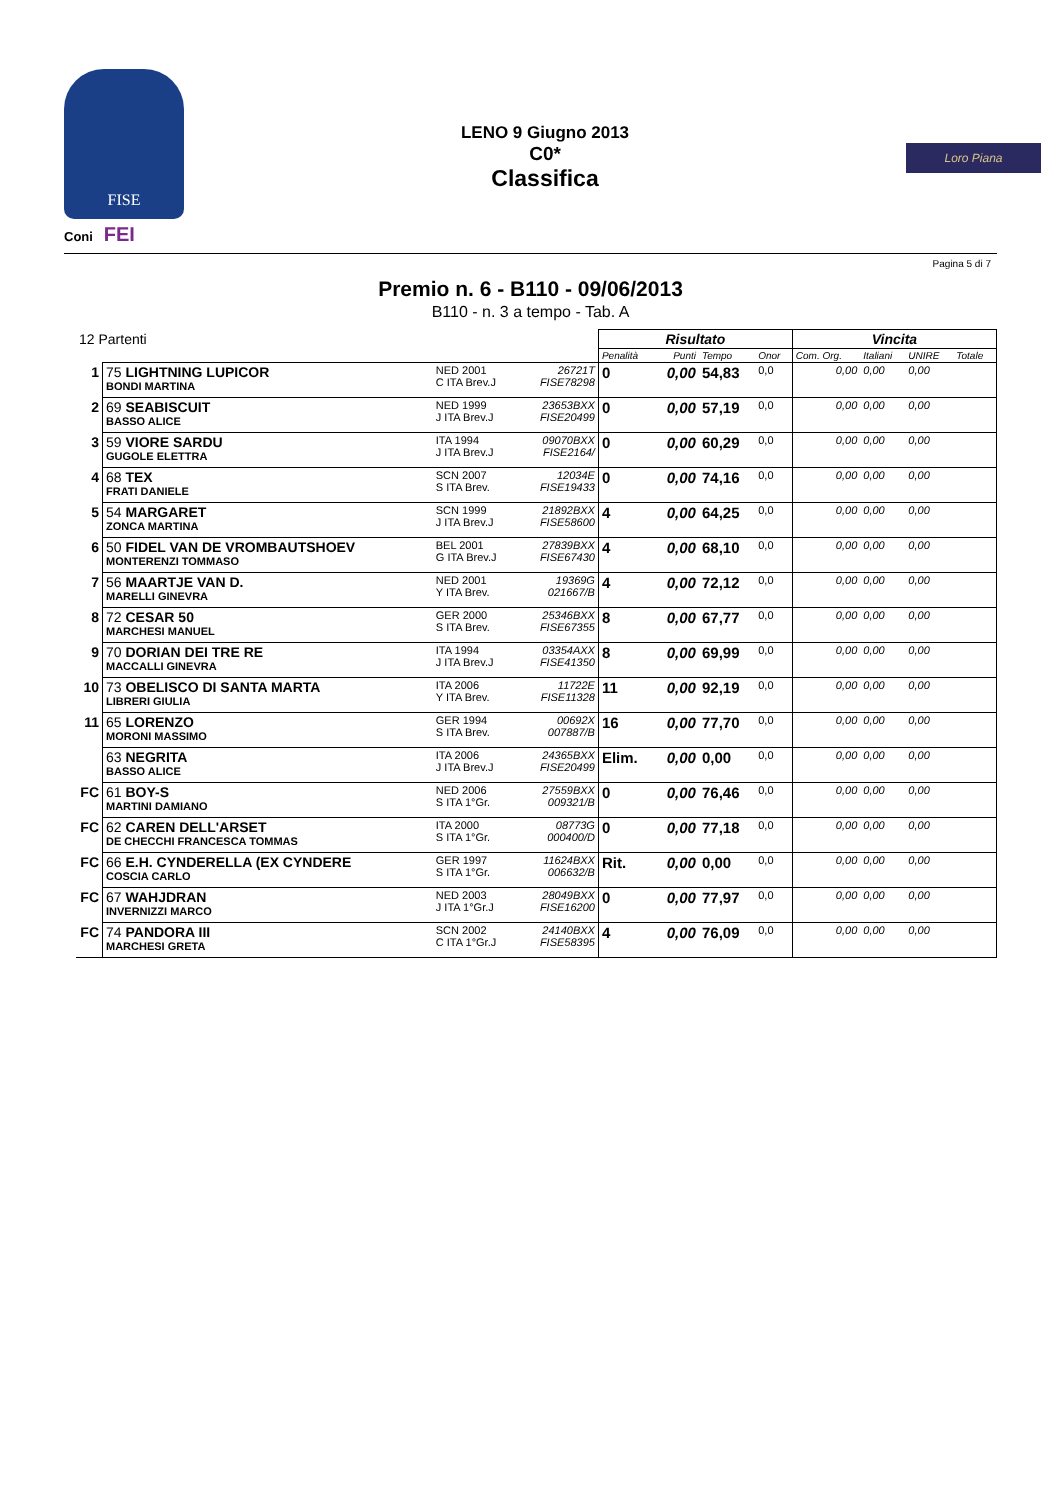FISE
Coni FEI
LENO 9 Giugno 2013
C0*
Classifica
Loro Piana
Pagina 5 di 7
Premio n. 6 - B110 - 09/06/2013
B110 - n. 3 a tempo - Tab. A
| 12 Partenti | | | | Risultato | | | | Vincita | | | |
| | | | | Penalità | Punti | Tempo | Onor | Com. Org. | Italiani | UNIRE | Totale |
| 1 | 75 LIGHTNING LUPICOR BONDI MARTINA | NED 2001 C ITA Brev.J | 26721T FISE78298 | 0 | 0,00 | 54,83 | 0,0 | 0,00 | 0,00 | 0,00 | |
| 2 | 69 SEABISCUIT BASSO ALICE | NED 1999 J ITA Brev.J | 23653BXX FISE20499 | 0 | 0,00 | 57,19 | 0,0 | 0,00 | 0,00 | 0,00 | |
| 3 | 59 VIORE SARDU GUGOLE ELETTRA | ITA 1994 J ITA Brev.J | 09070BXX FISE2164/ | 0 | 0,00 | 60,29 | 0,0 | 0,00 | 0,00 | 0,00 | |
| 4 | 68 TEX FRATI DANIELE | SCN 2007 S ITA Brev. | 12034E FISE19433 | 0 | 0,00 | 74,16 | 0,0 | 0,00 | 0,00 | 0,00 | |
| 5 | 54 MARGARET ZONCA MARTINA | SCN 1999 J ITA Brev.J | 21892BXX FISE58600 | 4 | 0,00 | 64,25 | 0,0 | 0,00 | 0,00 | 0,00 | |
| 6 | 50 FIDEL VAN DE VROMBAUTSHOEV MONTERENZI TOMMASO | BEL 2001 G ITA Brev.J | 27839BXX FISE67430 | 4 | 0,00 | 68,10 | 0,0 | 0,00 | 0,00 | 0,00 | |
| 7 | 56 MAARTJE VAN D. MARELLI GINEVRA | NED 2001 Y ITA Brev. | 19369G 021667/B | 4 | 0,00 | 72,12 | 0,0 | 0,00 | 0,00 | 0,00 | |
| 8 | 72 CESAR 50 MARCHESI MANUEL | GER 2000 S ITA Brev. | 25346BXX FISE67355 | 8 | 0,00 | 67,77 | 0,0 | 0,00 | 0,00 | 0,00 | |
| 9 | 70 DORIAN DEI TRE RE MACCALLI GINEVRA | ITA 1994 J ITA Brev.J | 03354AXX FISE41350 | 8 | 0,00 | 69,99 | 0,0 | 0,00 | 0,00 | 0,00 | |
| 10 | 73 OBELISCO DI SANTA MARTA LIBRERI GIULIA | ITA 2006 Y ITA Brev. | 11722E FISE11328 | 11 | 0,00 | 92,19 | 0,0 | 0,00 | 0,00 | 0,00 | |
| 11 | 65 LORENZO MORONI MASSIMO | GER 1994 S ITA Brev. | 00692X 007887/B | 16 | 0,00 | 77,70 | 0,0 | 0,00 | 0,00 | 0,00 | |
| | 63 NEGRITA BASSO ALICE | ITA 2006 J ITA Brev.J | 24365BXX FISE20499 | Elim. | 0,00 | 0,00 | 0,0 | 0,00 | 0,00 | 0,00 | |
| FC | 61 BOY-S MARTINI DAMIANO | NED 2006 S ITA 1°Gr. | 27559BXX 009321/B | 0 | 0,00 | 76,46 | 0,0 | 0,00 | 0,00 | 0,00 | |
| FC | 62 CAREN DELL'ARSET DE CHECCHI FRANCESCA TOMMAS | ITA 2000 S ITA 1°Gr. | 08773G 000400/D | 0 | 0,00 | 77,18 | 0,0 | 0,00 | 0,00 | 0,00 | |
| FC | 66 E.H. CYNDERELLA (EX CYNDERE COSCIA CARLO | GER 1997 S ITA 1°Gr. | 11624BXX 006632/B | Rit. | 0,00 | 0,00 | 0,0 | 0,00 | 0,00 | 0,00 | |
| FC | 67 WAHJDRAN INVERNIZZI MARCO | NED 2003 J ITA 1°Gr.J | 28049BXX FISE16200 | 0 | 0,00 | 77,97 | 0,0 | 0,00 | 0,00 | 0,00 | |
| FC | 74 PANDORA III MARCHESI GRETA | SCN 2002 C ITA 1°Gr.J | 24140BXX FISE58395 | 4 | 0,00 | 76,09 | 0,0 | 0,00 | 0,00 | 0,00 | |